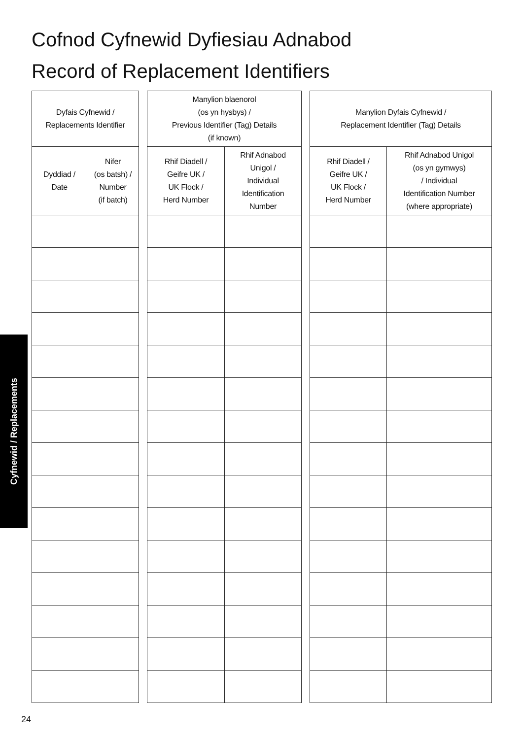Cofnod Cyfnewid Dyfiesiau Adnabod
Record of Replacement Identifiers
| Dyfais Cyfnewid / Replacements Identifier | |
| --- | --- |
| Dyddiad / Date | Nifer (os batsh) / Number (if batch) |
| Manylion blaenorol (os yn hysbys) / Previous Identifier (Tag) Details (if known) | |
| --- | --- |
| Rhif Diadell / Geifre UK / UK Flock / Herd Number | Rhif Adnabod Unigol / Individual Identification Number |
| Manylion Dyfais Cyfnewid / Replacement Identifier (Tag) Details | |
| --- | --- |
| Rhif Diadell / Geifre UK / UK Flock / Herd Number | Rhif Adnabod Unigol (os yn gymwys) / Individual Identification Number (where appropriate) |
Cyfnewid / Replacements
24